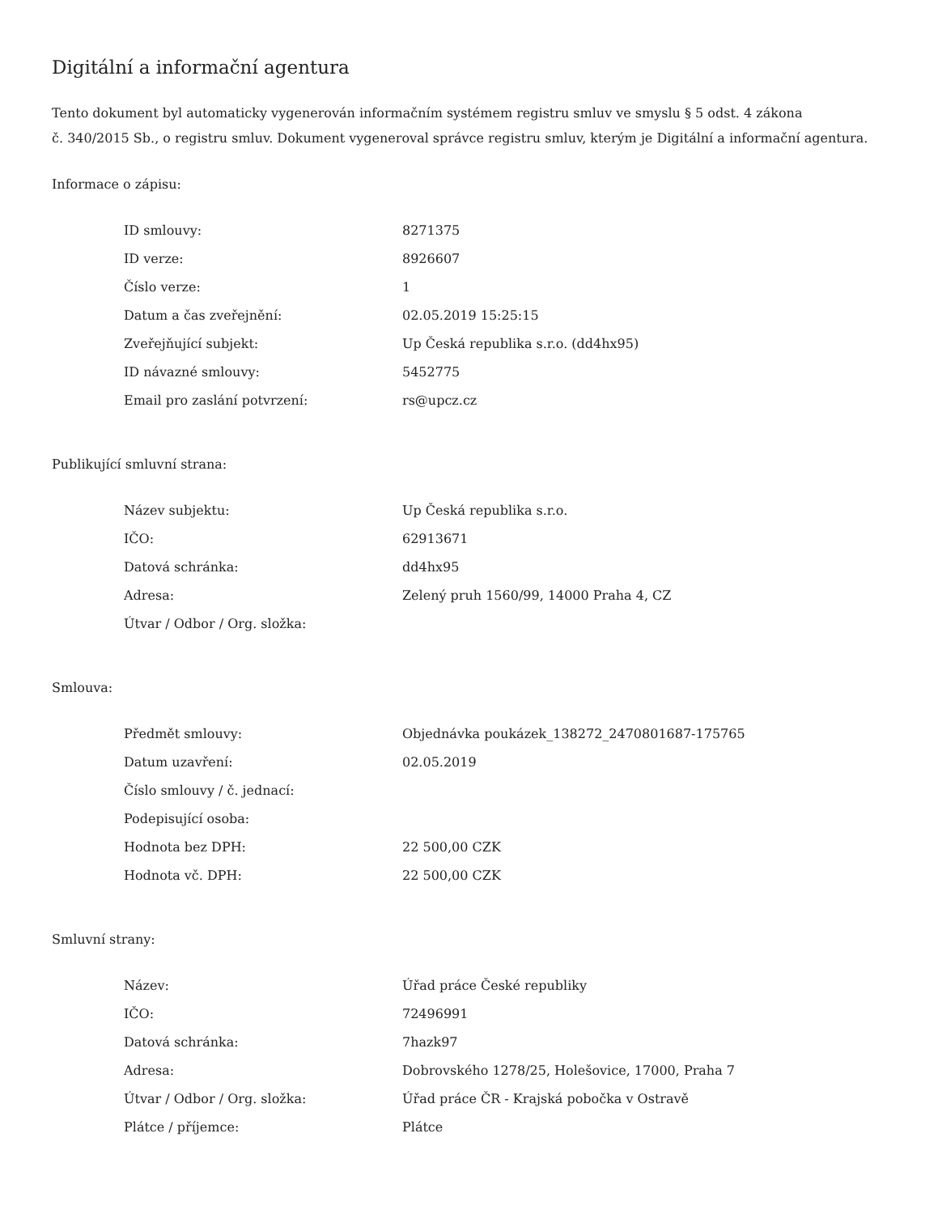Digitální a informační agentura
Tento dokument byl automaticky vygenerován informačním systémem registru smluv ve smyslu § 5 odst. 4 zákona
č. 340/2015 Sb., o registru smluv. Dokument vygeneroval správce registru smluv, kterým je Digitální a informační agentura.
Informace o zápisu:
| ID smlouvy: | 8271375 |
| ID verze: | 8926607 |
| Číslo verze: | 1 |
| Datum a čas zveřejnění: | 02.05.2019 15:25:15 |
| Zveřejňující subjekt: | Up Česká republika s.r.o. (dd4hx95) |
| ID návazné smlouvy: | 5452775 |
| Email pro zaslání potvrzení: | rs@upcz.cz |
Publikující smluvní strana:
| Název subjektu: | Up Česká republika s.r.o. |
| IČO: | 62913671 |
| Datová schránka: | dd4hx95 |
| Adresa: | Zelený pruh 1560/99, 14000 Praha 4, CZ |
| Útvar / Odbor / Org. složka: | |
Smlouva:
| Předmět smlouvy: | Objednávka poukázek_138272_2470801687-175765 |
| Datum uzavření: | 02.05.2019 |
| Číslo smlouvy / č. jednací: | |
| Podepisující osoba: | |
| Hodnota bez DPH: | 22 500,00 CZK |
| Hodnota vč. DPH: | 22 500,00 CZK |
Smluvní strany:
| Název: | Úřad práce České republiky |
| IČO: | 72496991 |
| Datová schránka: | 7hazk97 |
| Adresa: | Dobrovského 1278/25, Holešovice, 17000, Praha 7 |
| Útvar / Odbor / Org. složka: | Úřad práce ČR - Krajská pobočka v Ostravě |
| Plátce / příjemce: | Plátce |